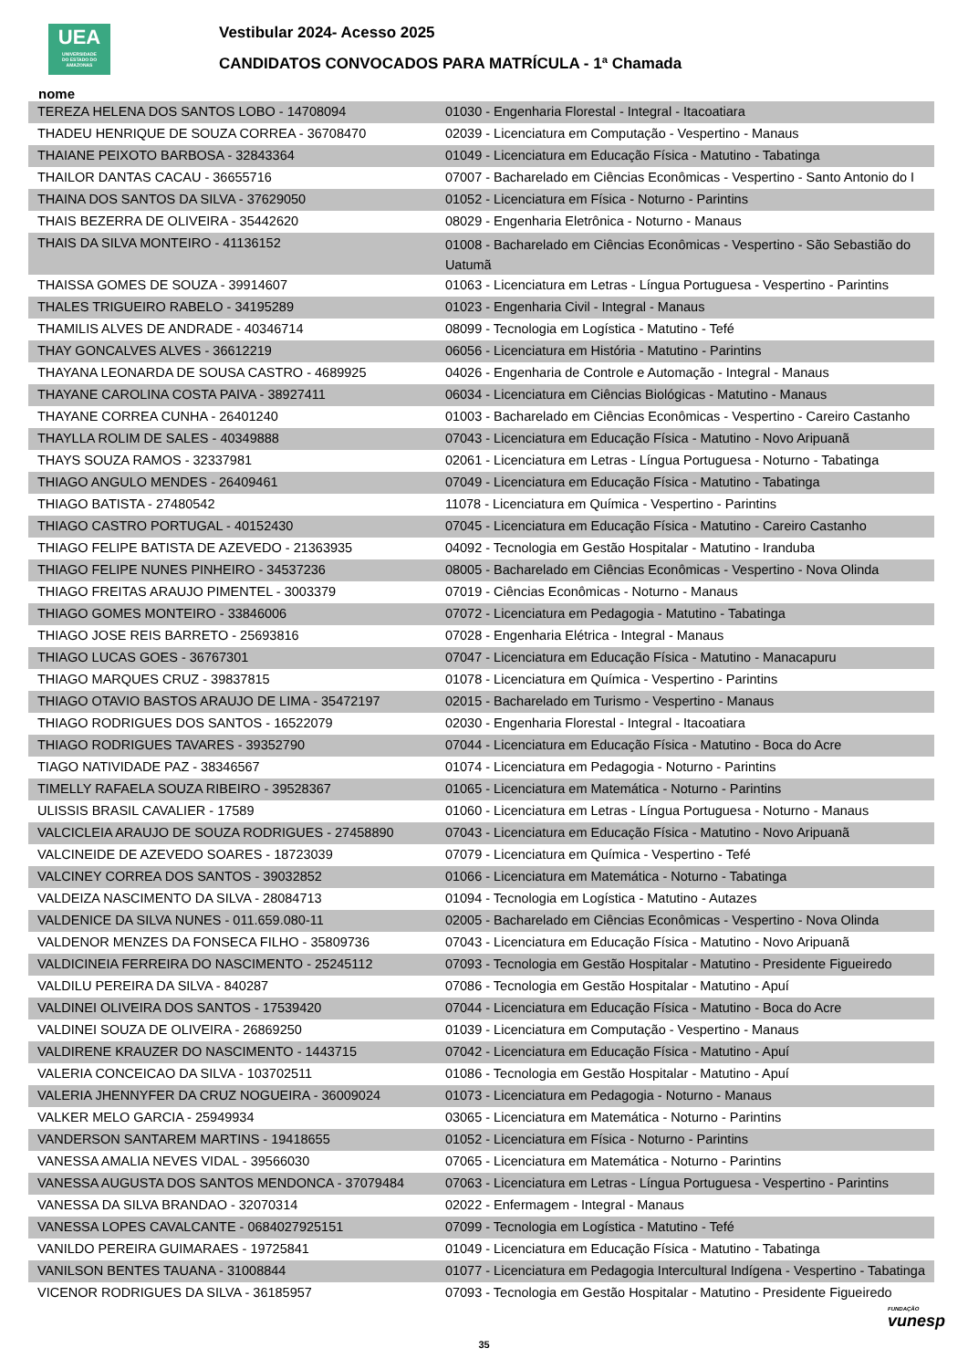UEA
UNIVERSIDADE
DO ESTADO DO
AMAZONAS
Vestibular 2024- Acesso 2025
CANDIDATOS CONVOCADOS PARA MATRÍCULA - 1ª Chamada
nome
| TEREZA HELENA DOS SANTOS LOBO - 14708094 | 01030 - Engenharia Florestal - Integral - Itacoatiara |
| THADEU HENRIQUE DE SOUZA CORREA - 36708470 | 02039 - Licenciatura em Computação - Vespertino - Manaus |
| THAIANE PEIXOTO BARBOSA - 32843364 | 01049 - Licenciatura em Educação Física - Matutino - Tabatinga |
| THAILOR DANTAS CACAU - 36655716 | 07007 - Bacharelado em Ciências Econômicas - Vespertino - Santo Antonio do I |
| THAINA DOS SANTOS DA SILVA - 37629050 | 01052 - Licenciatura em Física - Noturno - Parintins |
| THAIS BEZERRA DE OLIVEIRA - 35442620 | 08029 - Engenharia Eletrônica - Noturno - Manaus |
| THAIS DA SILVA MONTEIRO - 41136152 | 01008 - Bacharelado em Ciências Econômicas - Vespertino - São Sebastião do Uatumã |
| THAISSA GOMES DE SOUZA - 39914607 | 01063 - Licenciatura em Letras - Língua Portuguesa - Vespertino - Parintins |
| THALES TRIGUEIRO RABELO - 34195289 | 01023 - Engenharia Civil - Integral - Manaus |
| THAMILIS ALVES DE ANDRADE - 40346714 | 08099 - Tecnologia em Logística - Matutino - Tefé |
| THAY GONCALVES ALVES - 36612219 | 06056 - Licenciatura em História - Matutino - Parintins |
| THAYANA LEONARDA DE SOUSA CASTRO - 4689925 | 04026 - Engenharia de Controle e Automação - Integral - Manaus |
| THAYANE CAROLINA COSTA PAIVA - 38927411 | 06034 - Licenciatura em Ciências Biológicas - Matutino - Manaus |
| THAYANE CORREA CUNHA - 26401240 | 01003 - Bacharelado em Ciências Econômicas - Vespertino - Careiro Castanho |
| THAYLLA ROLIM DE SALES - 40349888 | 07043 - Licenciatura em Educação Física - Matutino - Novo Aripuanã |
| THAYS SOUZA RAMOS - 32337981 | 02061 - Licenciatura em Letras - Língua Portuguesa - Noturno - Tabatinga |
| THIAGO ANGULO MENDES - 26409461 | 07049 - Licenciatura em Educação Física - Matutino - Tabatinga |
| THIAGO BATISTA - 27480542 | 11078 - Licenciatura em Química - Vespertino - Parintins |
| THIAGO CASTRO PORTUGAL - 40152430 | 07045 - Licenciatura em Educação Física - Matutino - Careiro Castanho |
| THIAGO FELIPE BATISTA DE AZEVEDO - 21363935 | 04092 - Tecnologia em Gestão Hospitalar - Matutino - Iranduba |
| THIAGO FELIPE NUNES PINHEIRO - 34537236 | 08005 - Bacharelado em Ciências Econômicas - Vespertino - Nova Olinda |
| THIAGO FREITAS ARAUJO PIMENTEL - 3003379 | 07019 - Ciências Econômicas - Noturno - Manaus |
| THIAGO GOMES MONTEIRO - 33846006 | 07072 - Licenciatura em Pedagogia - Matutino - Tabatinga |
| THIAGO JOSE REIS BARRETO - 25693816 | 07028 - Engenharia Elétrica - Integral - Manaus |
| THIAGO LUCAS GOES - 36767301 | 07047 - Licenciatura em Educação Física - Matutino - Manacapuru |
| THIAGO MARQUES CRUZ - 39837815 | 01078 - Licenciatura em Química - Vespertino - Parintins |
| THIAGO OTAVIO BASTOS ARAUJO DE LIMA - 35472197 | 02015 - Bacharelado em Turismo - Vespertino - Manaus |
| THIAGO RODRIGUES DOS SANTOS - 16522079 | 02030 - Engenharia Florestal - Integral - Itacoatiara |
| THIAGO RODRIGUES TAVARES - 39352790 | 07044 - Licenciatura em Educação Física - Matutino - Boca do Acre |
| TIAGO NATIVIDADE PAZ - 38346567 | 01074 - Licenciatura em Pedagogia - Noturno - Parintins |
| TIMELLY RAFAELA SOUZA RIBEIRO - 39528367 | 01065 - Licenciatura em Matemática - Noturno - Parintins |
| ULISSIS BRASIL CAVALIER - 17589 | 01060 - Licenciatura em Letras - Língua Portuguesa - Noturno - Manaus |
| VALCICLEIA ARAUJO DE SOUZA RODRIGUES - 27458890 | 07043 - Licenciatura em Educação Física - Matutino - Novo Aripuanã |
| VALCINEIDE DE AZEVEDO SOARES - 18723039 | 07079 - Licenciatura em Química - Vespertino - Tefé |
| VALCINEY CORREA DOS SANTOS - 39032852 | 01066 - Licenciatura em Matemática - Noturno - Tabatinga |
| VALDEIZA NASCIMENTO DA SILVA - 28084713 | 01094 - Tecnologia em Logística - Matutino - Autazes |
| VALDENICE DA SILVA NUNES - 011.659.080-11 | 02005 - Bacharelado em Ciências Econômicas - Vespertino - Nova Olinda |
| VALDENOR MENZES DA FONSECA FILHO - 35809736 | 07043 - Licenciatura em Educação Física - Matutino - Novo Aripuanã |
| VALDICINEIA FERREIRA DO NASCIMENTO - 25245112 | 07093 - Tecnologia em Gestão Hospitalar - Matutino - Presidente Figueiredo |
| VALDILU PEREIRA DA SILVA - 840287 | 07086 - Tecnologia em Gestão Hospitalar - Matutino - Apuí |
| VALDINEI OLIVEIRA DOS SANTOS - 17539420 | 07044 - Licenciatura em Educação Física - Matutino - Boca do Acre |
| VALDINEI SOUZA DE OLIVEIRA - 26869250 | 01039 - Licenciatura em Computação - Vespertino - Manaus |
| VALDIRENE KRAUZER DO NASCIMENTO - 1443715 | 07042 - Licenciatura em Educação Física - Matutino - Apuí |
| VALERIA CONCEICAO DA SILVA - 103702511 | 01086 - Tecnologia em Gestão Hospitalar - Matutino - Apuí |
| VALERIA JHENNYFER DA CRUZ NOGUEIRA - 36009024 | 01073 - Licenciatura em Pedagogia - Noturno - Manaus |
| VALKER MELO GARCIA - 25949934 | 03065 - Licenciatura em Matemática - Noturno - Parintins |
| VANDERSON SANTAREM MARTINS - 19418655 | 01052 - Licenciatura em Física - Noturno - Parintins |
| VANESSA AMALIA NEVES VIDAL - 39566030 | 07065 - Licenciatura em Matemática - Noturno - Parintins |
| VANESSA AUGUSTA DOS SANTOS MENDONCA - 37079484 | 07063 - Licenciatura em Letras - Língua Portuguesa - Vespertino - Parintins |
| VANESSA DA SILVA BRANDAO - 32070314 | 02022 - Enfermagem - Integral - Manaus |
| VANESSA LOPES CAVALCANTE - 0684027925151 | 07099 - Tecnologia em Logística - Matutino - Tefé |
| VANILDO PEREIRA GUIMARAES - 19725841 | 01049 - Licenciatura em Educação Física - Matutino - Tabatinga |
| VANILSON BENTES TAUANA - 31008844 | 01077 - Licenciatura em Pedagogia Intercultural Indígena - Vespertino - Tabatinga |
| VICENOR RODRIGUES DA SILVA - 36185957 | 07093 - Tecnologia em Gestão Hospitalar - Matutino - Presidente Figueiredo |
35
FUNDAÇÃO
vunesp